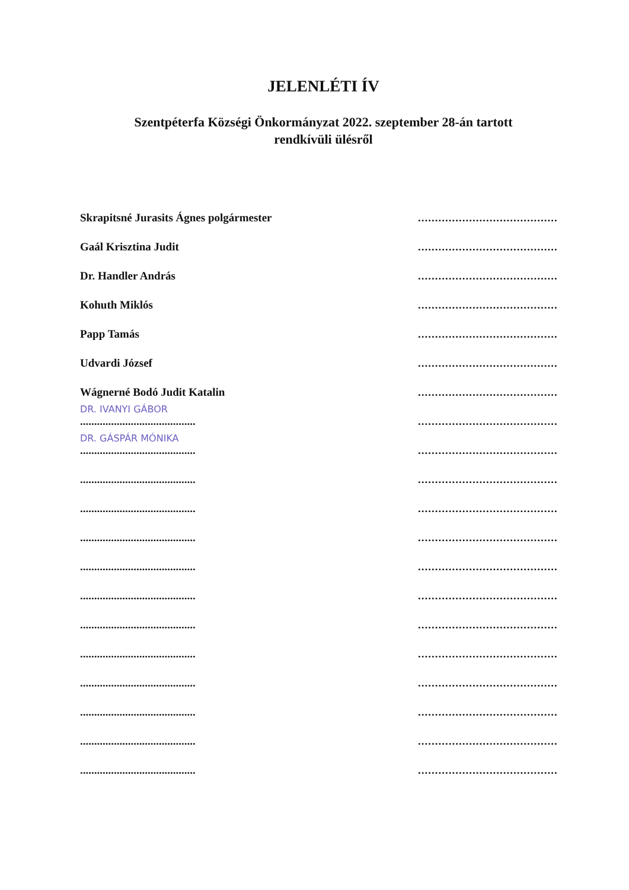JELENLÉTI ÍV
Szentpéterfa Községi Önkormányzat 2022. szeptember 28-án tartott
rendkívüli ülésről
Skrapitsné Jurasits Ágnes polgármester
.........................................
Gaál Krisztina Judit
.........................................
Dr. Handler András
.........................................
Kohuth Miklós
.........................................
Papp Tamás
.........................................
Udvardi József
.........................................
Wágnerné Bodó Judit Katalin
.........................................
DR. IVANYI GÁBOR.........................................
.........................................
DR. GÁSPÁR MÓNIKA.........................................
.........................................
.........................................
.........................................
.........................................
.........................................
.........................................
.........................................
.........................................
.........................................
.........................................
.........................................
.........................................
.........................................
.........................................
.........................................
.........................................
.........................................
.........................................
.........................................
.........................................
.........................................
.........................................
.........................................